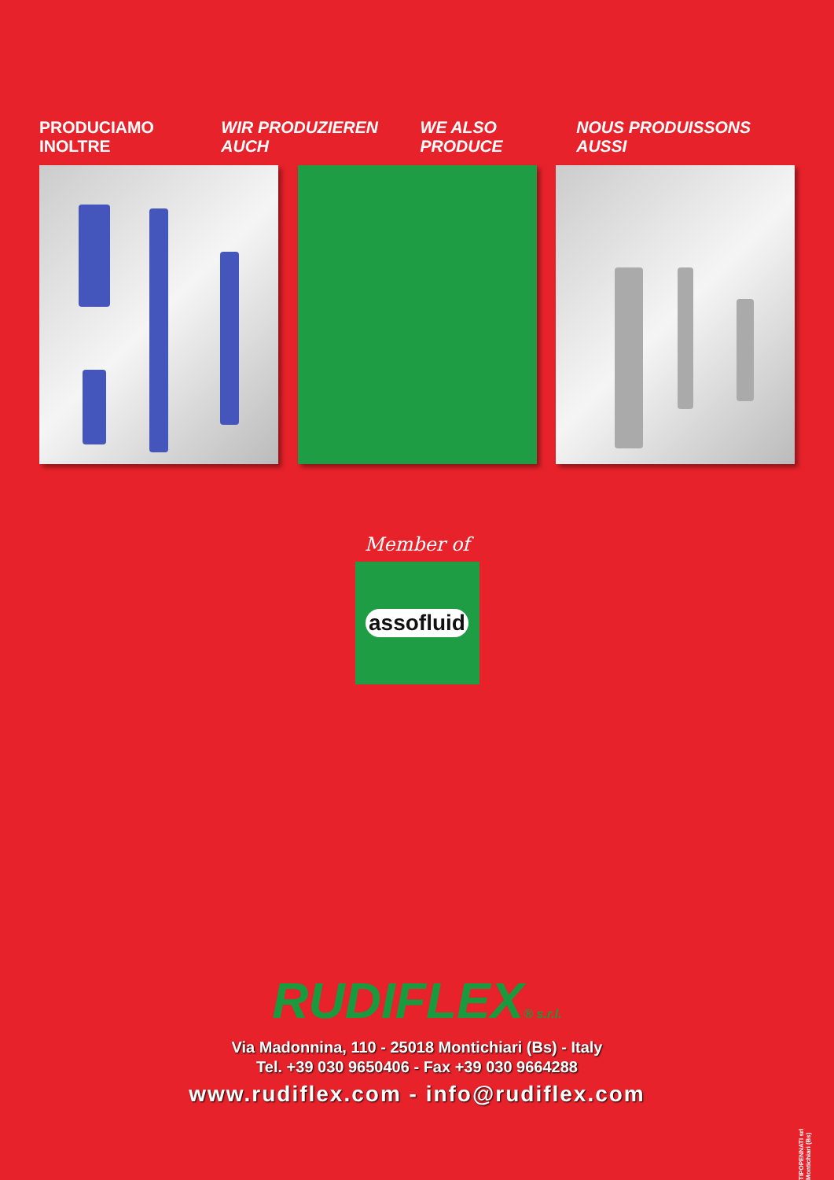PRODUCIAMO INOLTRE WIR PRODUZIEREN AUCH WE ALSO PRODUCE NOUS PRODUISSONS AUSSI
Member of
assofluid
RUDIFLEX® s.r.l.
Via Madonnina, 110 - 25018 Montichiari (Bs) - Italy
Tel. +39 030 9650406 - Fax +39 030 9664288
www.rudiflex.com - info@rudiflex.com
TIPOPENNATI srl Montichiari (Bs)